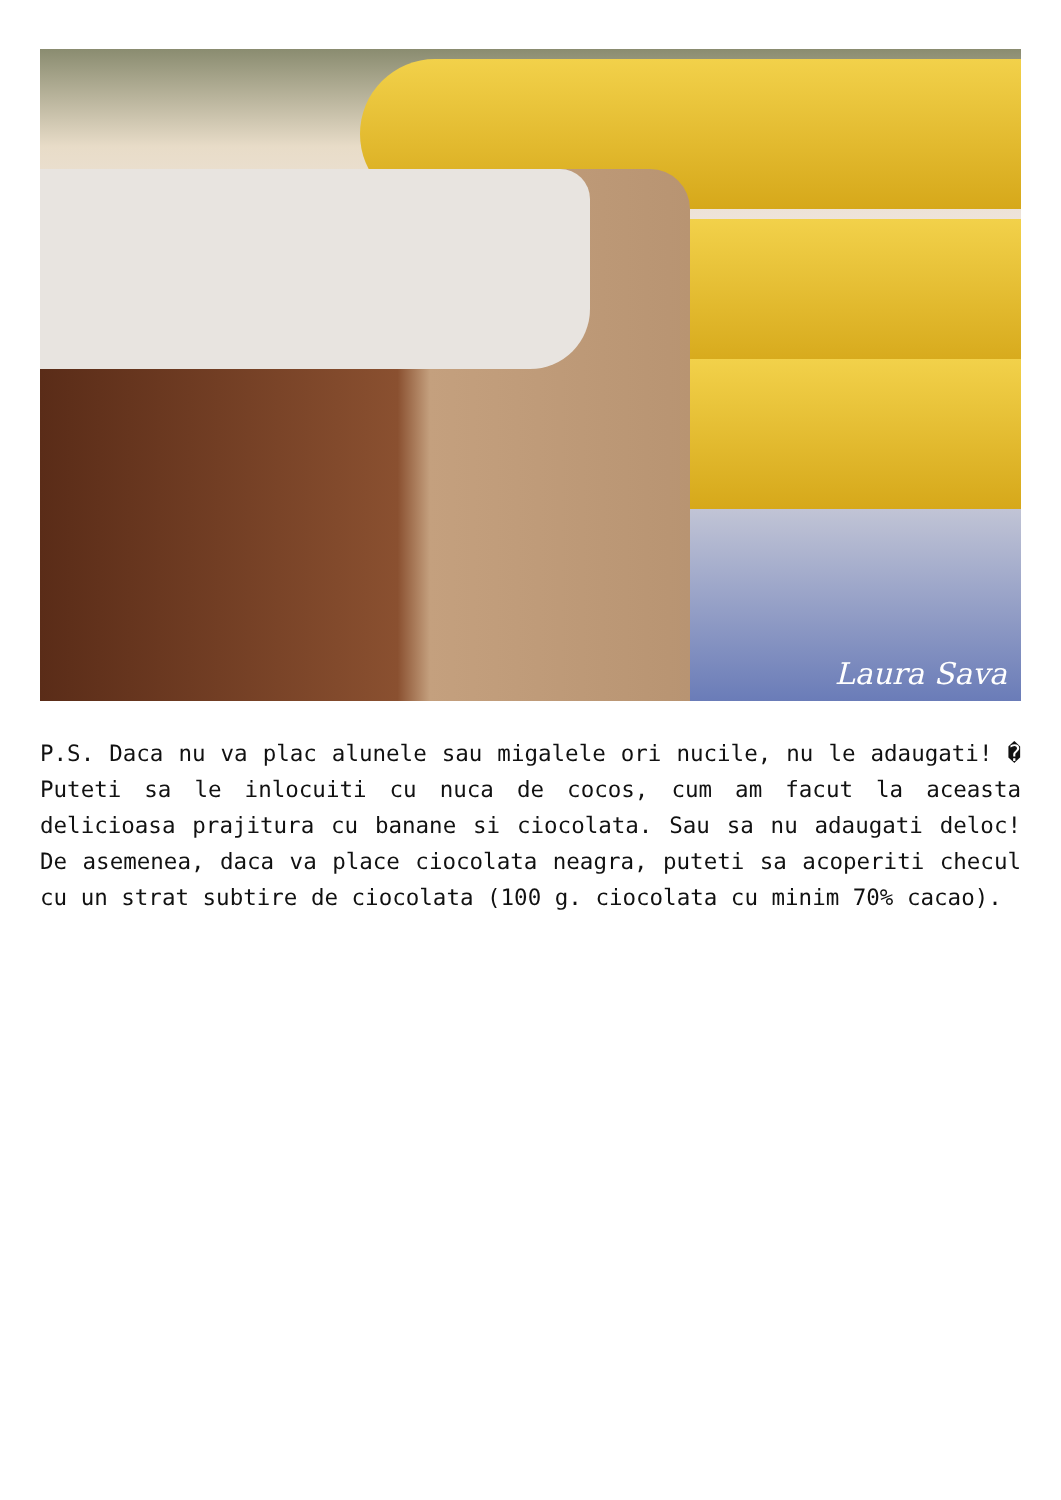Laura Sava
P.S. Daca nu va plac alunele sau migalele ori nucile, nu le adaugati! � Puteti sa le inlocuiti cu nuca de cocos, cum am facut la aceasta delicioasa prajitura cu banane si ciocolata. Sau sa nu adaugati deloc! De asemenea, daca va place ciocolata neagra, puteti sa acoperiti checul cu un strat subtire de ciocolata (100 g. ciocolata cu minim 70% cacao).